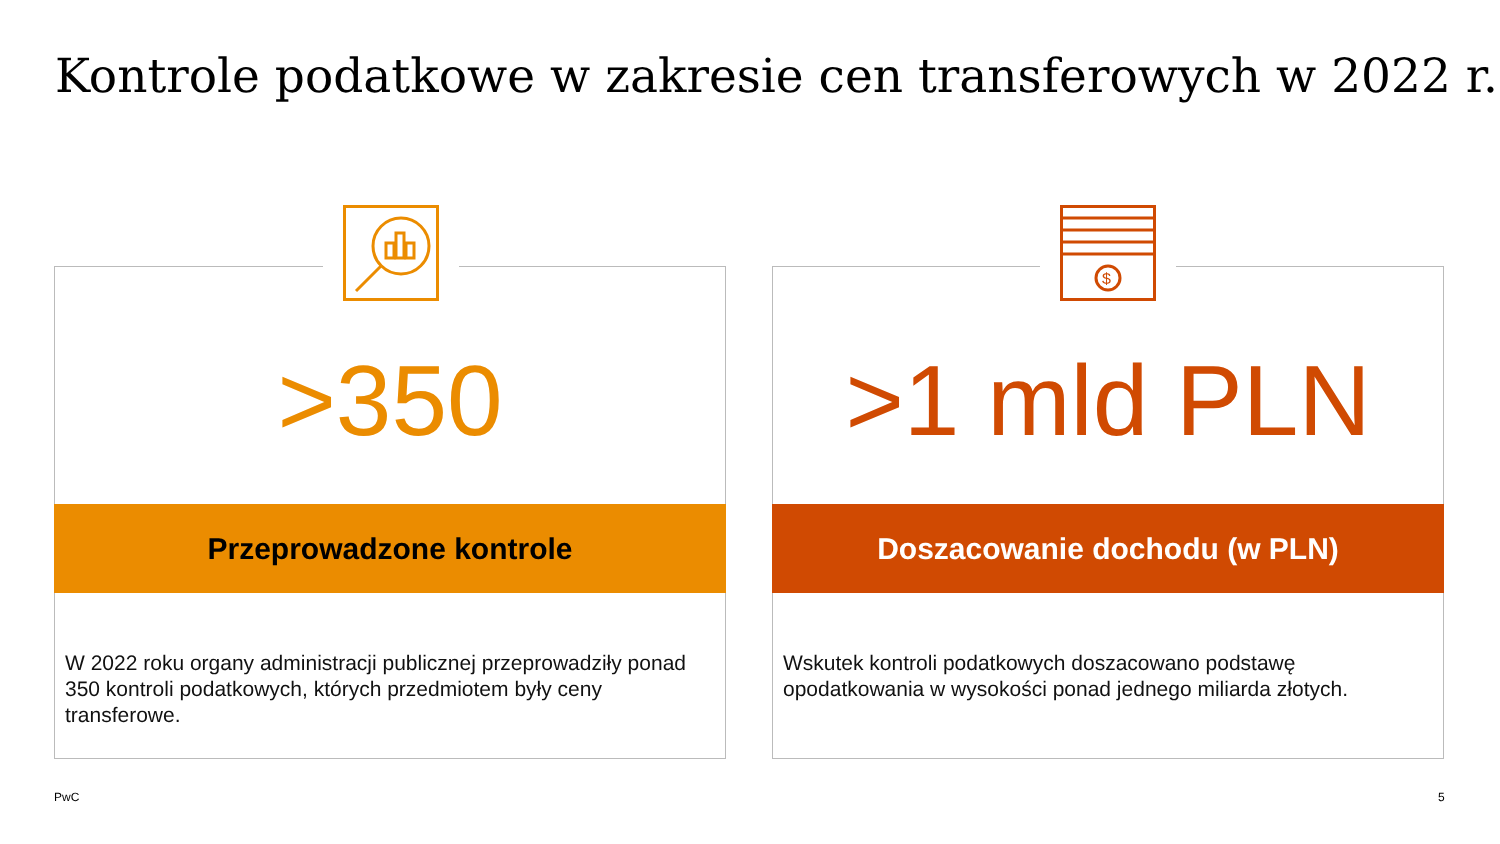Kontrole podatkowe w zakresie cen transferowych w 2022 r.
$
>350 >1 mld PLN
Przeprowadzone kontrole Doszacowanie dochodu (w PLN)
W 2022 roku organy administracji publicznej przeprowadziły ponad 350 kontroli podatkowych, których przedmiotem były ceny transferowe.
Wskutek kontroli podatkowych doszacowano podstawę opodatkowania w wysokości ponad jednego miliarda złotych.
PwC 5